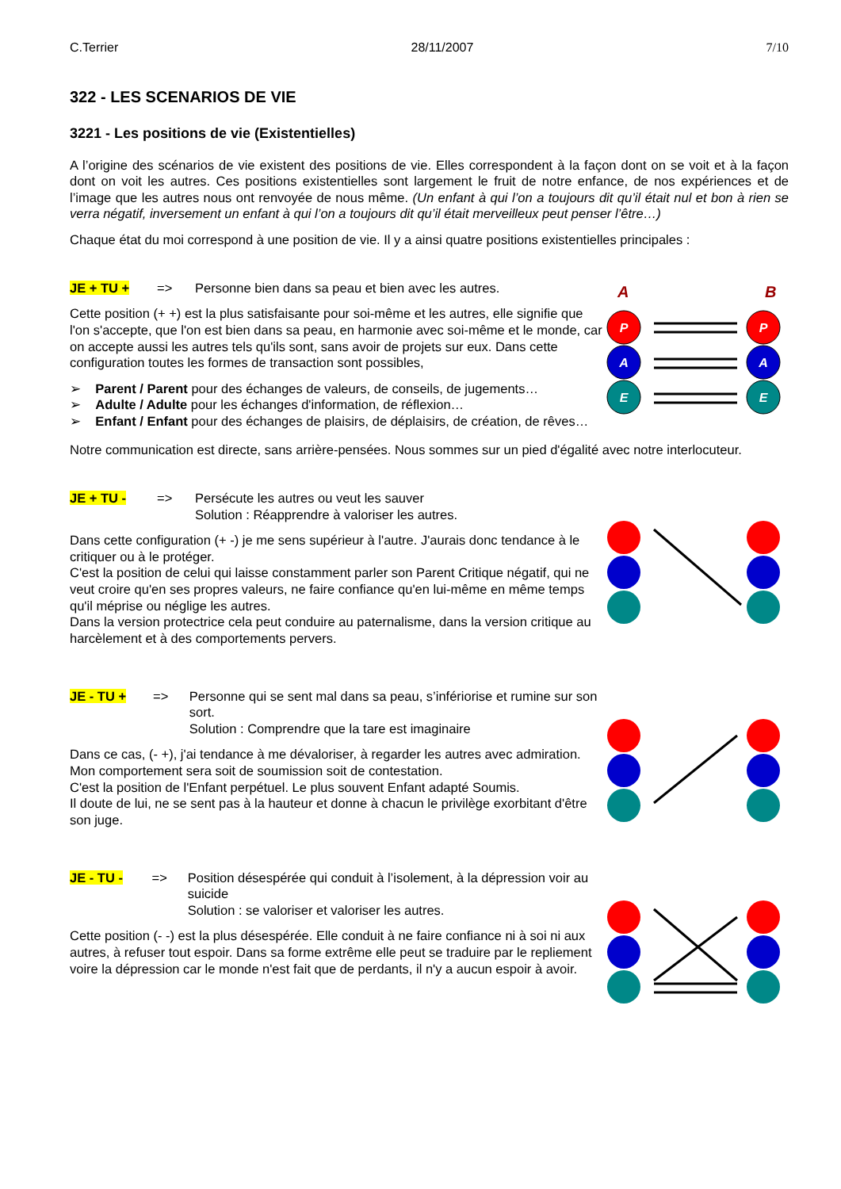C.Terrier 28/11/2007 7/10
322 - LES SCENARIOS DE VIE
3221 - Les positions de vie (Existentielles)
A l’origine des scénarios de vie existent des positions de vie. Elles correspondent à la façon dont on se voit et à la façon dont on voit les autres. Ces positions existentielles sont largement le fruit de notre enfance, de nos expériences et de l’image que les autres nous ont renvoyée de nous même. (Un enfant à qui l’on a toujours dit qu’il était nul et bon à rien se verra négatif, inversement un enfant à qui l’on a toujours dit qu’il était merveilleux peut penser l’être…)
Chaque état du moi correspond à une position de vie. Il y a ainsi quatre positions existentielles principales :
JE + TU + => Personne bien dans sa peau et bien avec les autres.
Cette position (+ +) est la plus satisfaisante pour soi-même et les autres, elle signifie que l'on s'accepte, que l'on est bien dans sa peau, en harmonie avec soi-même et le monde, car on accepte aussi les autres tels qu'ils sont, sans avoir de projets sur eux. Dans cette configuration toutes les formes de transaction sont possibles,
➢ Parent / Parent pour des échanges de valeurs, de conseils, de jugements…
➢ Adulte / Adulte pour les échanges d'information, de réflexion…
➢ Enfant / Enfant pour des échanges de plaisirs, de déplaisirs, de création, de rêves…
A
B
P
A
E
P
A
E
Notre communication est directe, sans arrière-pensées. Nous sommes sur un pied d'égalité avec notre interlocuteur.
JE + TU - => Persécute les autres ou veut les sauver
Solution : Réapprendre à valoriser les autres.
Dans cette configuration (+ -) je me sens supérieur à l'autre. J'aurais donc tendance à le critiquer ou à le protéger.
C'est la position de celui qui laisse constamment parler son Parent Critique négatif, qui ne veut croire qu'en ses propres valeurs, ne faire confiance qu'en lui-même en même temps qu'il méprise ou néglige les autres.
Dans la version protectrice cela peut conduire au paternalisme, dans la version critique au harcèlement et à des comportements pervers.
JE - TU + => Personne qui se sent mal dans sa peau, s’infériorise et rumine sur son sort.
Solution : Comprendre que la tare est imaginaire
Dans ce cas, (- +), j'ai tendance à me dévaloriser, à regarder les autres avec admiration. Mon comportement sera soit de soumission soit de contestation.
C'est la position de l'Enfant perpétuel. Le plus souvent Enfant adapté Soumis.
Il doute de lui, ne se sent pas à la hauteur et donne à chacun le privilège exorbitant d'être son juge.
JE - TU - => Position désespérée qui conduit à l’isolement, à la dépression voir au suicide
Solution : se valoriser et valoriser les autres.
Cette position (- -) est la plus désespérée. Elle conduit à ne faire confiance ni à soi ni aux autres, à refuser tout espoir. Dans sa forme extrême elle peut se traduire par le repliement voire la dépression car le monde n'est fait que de perdants, il n'y a aucun espoir à avoir.